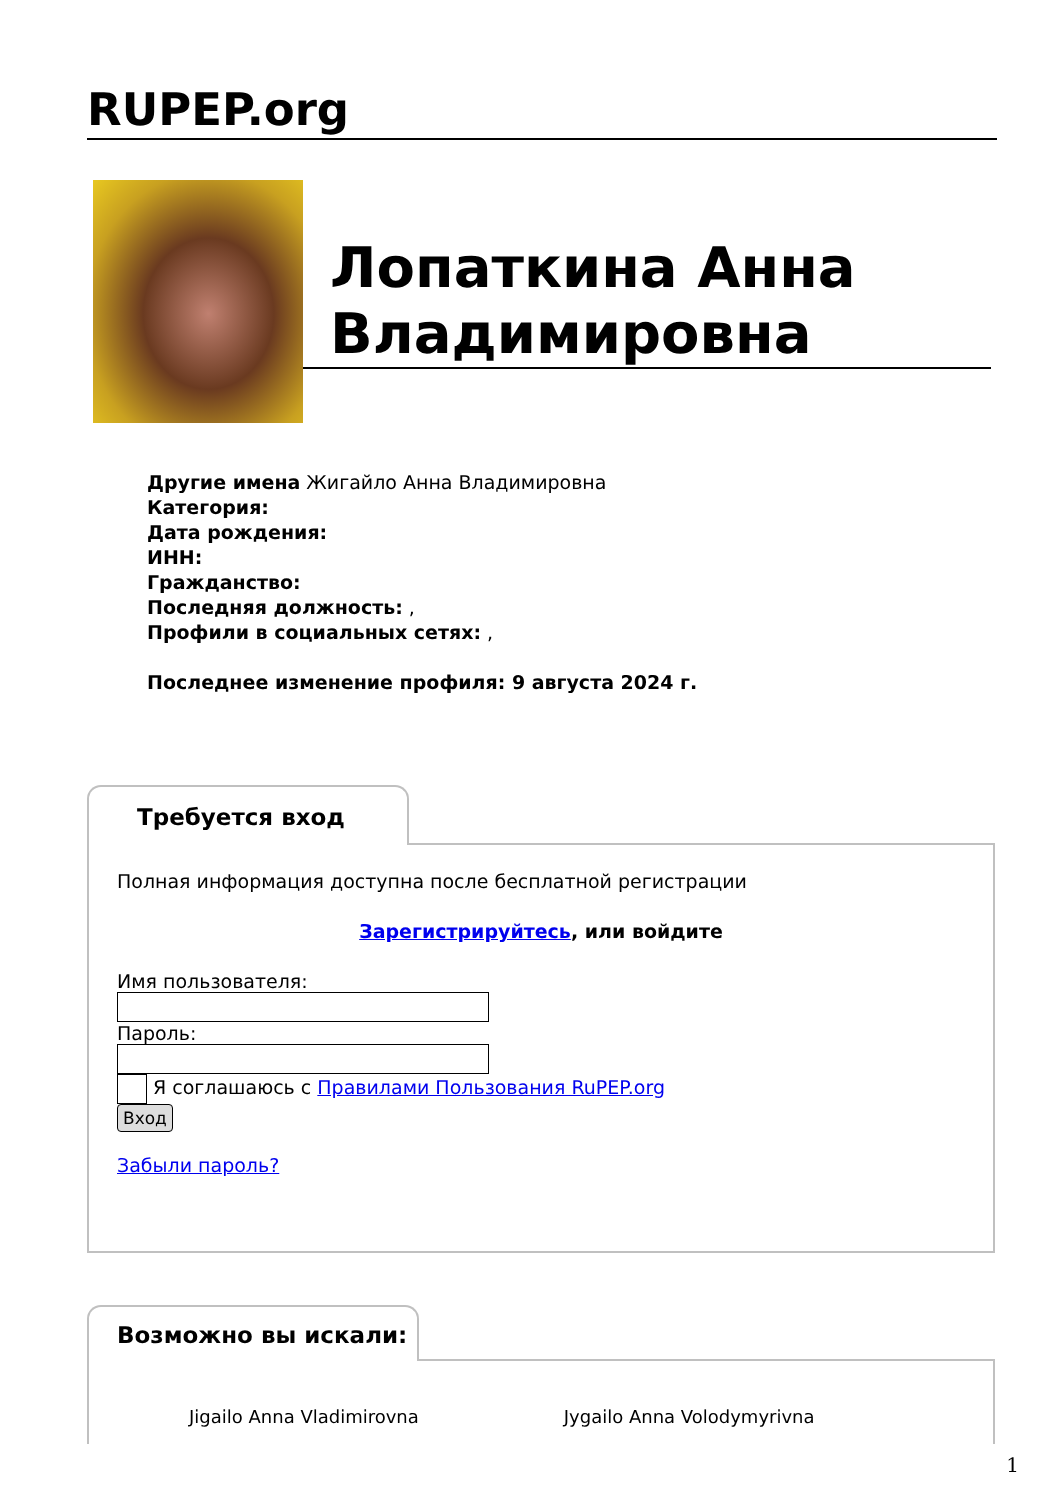RUPEP.org
Лопаткина Анна Владимировна
Другие имена Жигайло Анна Владимировна
Категория:
Дата рождения:
ИНН:
Гражданство:
Последняя должность: ,
Профили в социальных сетях: ,
Последнее изменение профиля: 9 августа 2024 г.
Требуется вход
Полная информация доступна после бесплатной регистрации
Зарегистрируйтесь, или войдите
Имя пользователя:
Пароль:
Я соглашаюсь с Правилами Пользования RuPEP.org
Вход
Забыли пароль?
Возможно вы искали:
Jigailo Anna Vladimirovna Jygailo Anna Volodymyrivna
1